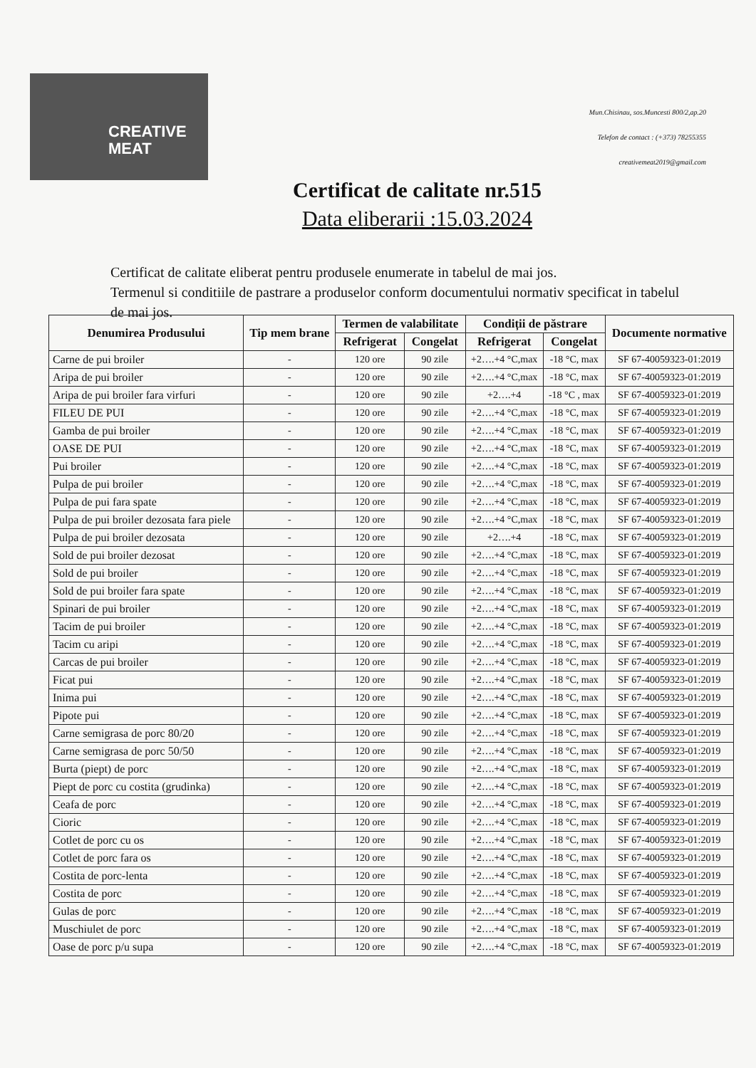CREATIVE
MEAT
Mun.Chisinau, sos.Muncesti 800/2,ap.20
Telefon de contact : (+373) 78255355
creativemeat2019@gmail.com
Certificat de calitate nr.515
Data eliberarii :15.03.2024
Certificat de calitate eliberat pentru produsele enumerate in tabelul de mai jos.
Termenul si conditiile de pastrare a produselor conform documentului normativ specificat in tabelul de mai jos.
| Denumirea Produsului | Tip mem brane | Termen de valabilitate | | Condiții de păstrare | | Documente normative |
| --- | --- | --- | --- | --- | --- | --- |
| | | Refrigerat | Congelat | Refrigerat | Congelat | |
| Carne de pui broiler | - | 120 ore | 90 zile | +2….+4 °C,max | -18 °C, max | SF 67-40059323-01:2019 |
| Aripa de pui broiler | - | 120 ore | 90 zile | +2….+4 °C,max | -18 °C, max | SF 67-40059323-01:2019 |
| Aripa de pui broiler fara virfuri | - | 120 ore | 90 zile | +2….+4 | -18 °C , max | SF 67-40059323-01:2019 |
| FILEU DE PUI | - | 120 ore | 90 zile | +2….+4 °C,max | -18 °C, max | SF 67-40059323-01:2019 |
| Gamba de pui broiler | - | 120 ore | 90 zile | +2….+4 °C,max | -18 °C, max | SF 67-40059323-01:2019 |
| OASE DE PUI | - | 120 ore | 90 zile | +2….+4 °C,max | -18 °C, max | SF 67-40059323-01:2019 |
| Pui broiler | - | 120 ore | 90 zile | +2….+4 °C,max | -18 °C, max | SF 67-40059323-01:2019 |
| Pulpa de pui broiler | - | 120 ore | 90 zile | +2….+4 °C,max | -18 °C, max | SF 67-40059323-01:2019 |
| Pulpa de pui fara spate | - | 120 ore | 90 zile | +2….+4 °C,max | -18 °C, max | SF 67-40059323-01:2019 |
| Pulpa de pui broiler dezosata fara piele | - | 120 ore | 90 zile | +2….+4 °C,max | -18 °C, max | SF 67-40059323-01:2019 |
| Pulpa de pui broiler dezosata | - | 120 ore | 90 zile | +2….+4 | -18 °C, max | SF 67-40059323-01:2019 |
| Sold de pui broiler dezosat | - | 120 ore | 90 zile | +2….+4 °C,max | -18 °C, max | SF 67-40059323-01:2019 |
| Sold de pui broiler | - | 120 ore | 90 zile | +2….+4 °C,max | -18 °C, max | SF 67-40059323-01:2019 |
| Sold de pui broiler fara spate | - | 120 ore | 90 zile | +2….+4 °C,max | -18 °C, max | SF 67-40059323-01:2019 |
| Spinari de pui broiler | - | 120 ore | 90 zile | +2….+4 °C,max | -18 °C, max | SF 67-40059323-01:2019 |
| Tacim de pui broiler | - | 120 ore | 90 zile | +2….+4 °C,max | -18 °C, max | SF 67-40059323-01:2019 |
| Tacim cu aripi | - | 120 ore | 90 zile | +2….+4 °C,max | -18 °C, max | SF 67-40059323-01:2019 |
| Carcas de pui broiler | - | 120 ore | 90 zile | +2….+4 °C,max | -18 °C, max | SF 67-40059323-01:2019 |
| Ficat pui | - | 120 ore | 90 zile | +2….+4 °C,max | -18 °C, max | SF 67-40059323-01:2019 |
| Inima pui | - | 120 ore | 90 zile | +2….+4 °C,max | -18 °C, max | SF 67-40059323-01:2019 |
| Pipote pui | - | 120 ore | 90 zile | +2….+4 °C,max | -18 °C, max | SF 67-40059323-01:2019 |
| Carne semigrasa de porc 80/20 | - | 120 ore | 90 zile | +2….+4 °C,max | -18 °C, max | SF 67-40059323-01:2019 |
| Carne semigrasa de porc 50/50 | - | 120 ore | 90 zile | +2….+4 °C,max | -18 °C, max | SF 67-40059323-01:2019 |
| Burta (piept) de porc | - | 120 ore | 90 zile | +2….+4 °C,max | -18 °C, max | SF 67-40059323-01:2019 |
| Piept de porc cu costita (grudinka) | - | 120 ore | 90 zile | +2….+4 °C,max | -18 °C, max | SF 67-40059323-01:2019 |
| Ceafa de porc | - | 120 ore | 90 zile | +2….+4 °C,max | -18 °C, max | SF 67-40059323-01:2019 |
| Cioric | - | 120 ore | 90 zile | +2….+4 °C,max | -18 °C, max | SF 67-40059323-01:2019 |
| Cotlet de porc cu os | - | 120 ore | 90 zile | +2….+4 °C,max | -18 °C, max | SF 67-40059323-01:2019 |
| Cotlet de porc fara os | - | 120 ore | 90 zile | +2….+4 °C,max | -18 °C, max | SF 67-40059323-01:2019 |
| Costita de porc-lenta | - | 120 ore | 90 zile | +2….+4 °C,max | -18 °C, max | SF 67-40059323-01:2019 |
| Costita de porc | - | 120 ore | 90 zile | +2….+4 °C,max | -18 °C, max | SF 67-40059323-01:2019 |
| Gulas de porc | - | 120 ore | 90 zile | +2….+4 °C,max | -18 °C, max | SF 67-40059323-01:2019 |
| Muschiulet de porc | - | 120 ore | 90 zile | +2….+4 °C,max | -18 °C, max | SF 67-40059323-01:2019 |
| Oase de porc p/u supa | - | 120 ore | 90 zile | +2….+4 °C,max | -18 °C, max | SF 67-40059323-01:2019 |